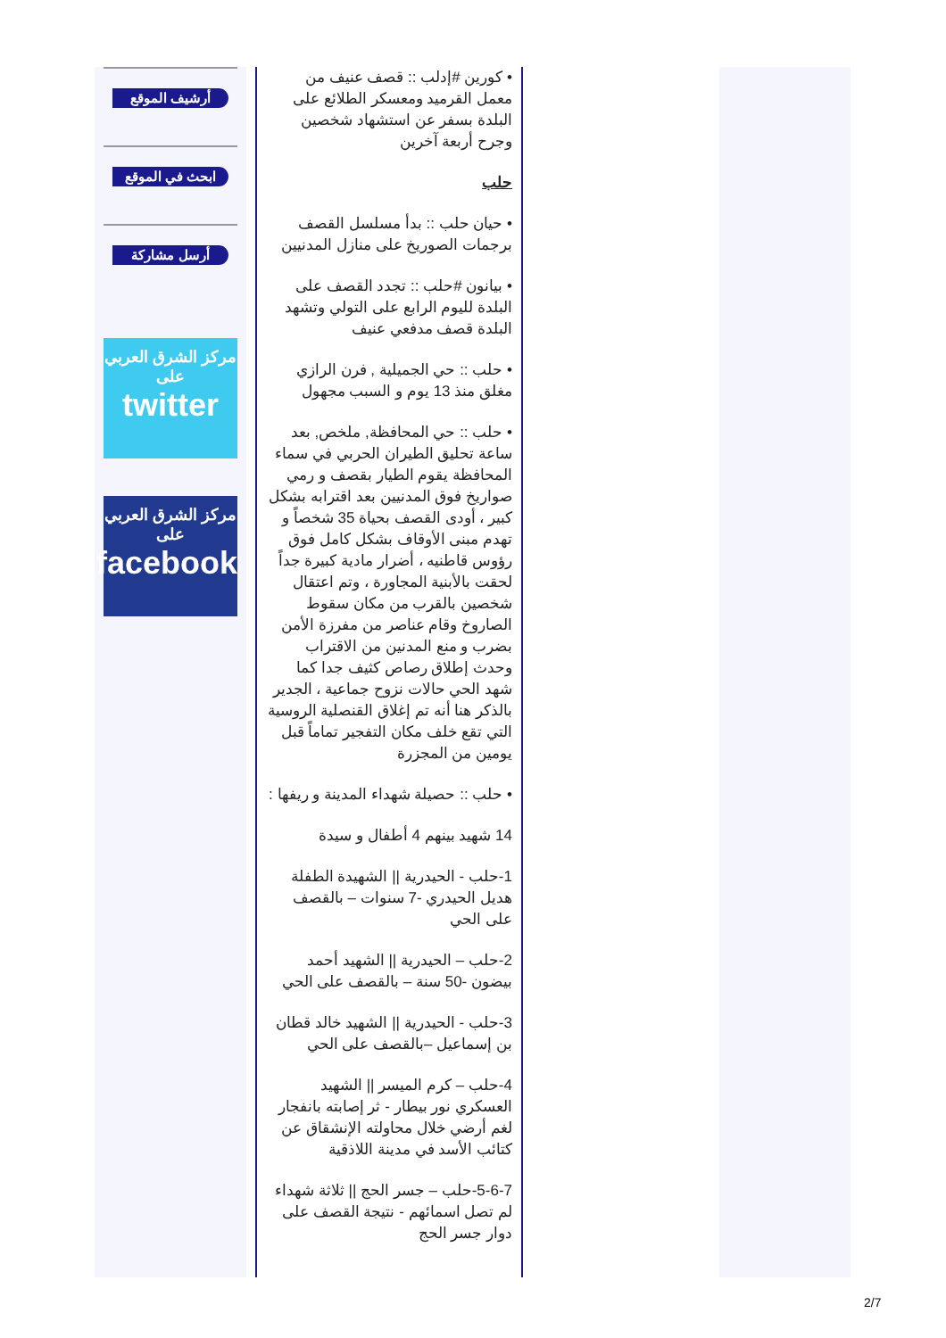أرشيف الموقع
ابحث في الموقع
أرسل مشاركة
مركز الشرق العربي
على
twitter
مركز الشرق العربي
على
facebook
• كورين #إدلب :: قصف عنيف من معمل القرميد ومعسكر الطلائع على البلدة بسفر عن استشهاد شخصين وجرح أربعة آخرين
حلب
• حيان حلب :: بدأ مسلسل القصف برجمات الصوريخ على منازل المدنيين
• بيانون #حلب :: تجدد القصف على البلدة لليوم الرابع على التولي وتشهد البلدة قصف مدفعي عنيف
• حلب :: حي الجميلية , فرن الرازي مغلق منذ 13 يوم و السبب مجهول
• حلب :: حي المحافظة, ملخص, بعد ساعة تحليق الطيران الحربي في سماء المحافظة يقوم الطيار بقصف و رمي صواريخ فوق المدنيين بعد اقترابه بشكل كبير ، أودى القصف بحياة 35 شخصاً و تهدم مبنى الأوقاف بشكل كامل فوق رؤوس قاطنيه ، أضرار مادية كبيرة جداً لحقت بالأبنية المجاورة ، وتم اعتقال شخصين بالقرب من مكان سقوط الصاروخ وقام عناصر من مفرزة الأمن بضرب و منع المدنين من الاقتراب وحدث إطلاق رصاص كثيف جدا كما شهد الحي حالات نزوح جماعية ، الجدير بالذكر هنا أنه تم إغلاق القنصلية الروسية التي تقع خلف مكان التفجير تماماً قبل يومين من المجزرة
• حلب :: حصيلة شهداء المدينة و ريفها :
14 شهيد بينهم 4 أطفال و سيدة
1-حلب - الحيدرية || الشهيدة الطفلة هديل الحيدري -7 سنوات – بالقصف على الحي
2-حلب – الحيدرية || الشهيد أحمد بيضون -50 سنة – بالقصف على الحي
3-حلب - الحيدرية || الشهيد خالد قطان بن إسماعيل –بالقصف على الحي
4-حلب – كرم الميسر || الشهيد العسكري نور بيطار - ثر إصابته بانفجار لغم أرضي خلال محاولته الإنشقاق عن كتائب الأسد في مدينة اللاذقية
5-6-7-حلب – جسر الحج || ثلاثة شهداء لم تصل اسمائهم - نتيجة القصف على دوار جسر الحج
2/7